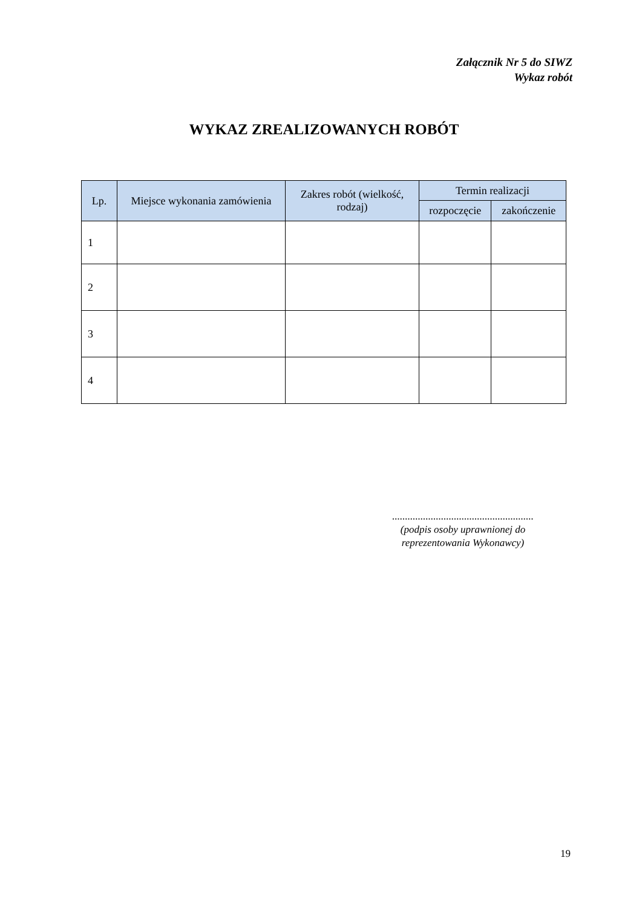Załącznik Nr 5 do SIWZ
Wykaz robót
WYKAZ ZREALIZOWANYCH ROBÓT
| Lp. | Miejsce wykonania zamówienia | Zakres robót (wielkość, rodzaj) | Termin realizacji | |
| --- | --- | --- | --- | --- |
| | | | rozpoczęcie | zakończenie |
| 1 | | | | |
| 2 | | | | |
| 3 | | | | |
| 4 | | | | |
.......................................................
(podpis osoby uprawnionej do reprezentowania Wykonawcy)
19